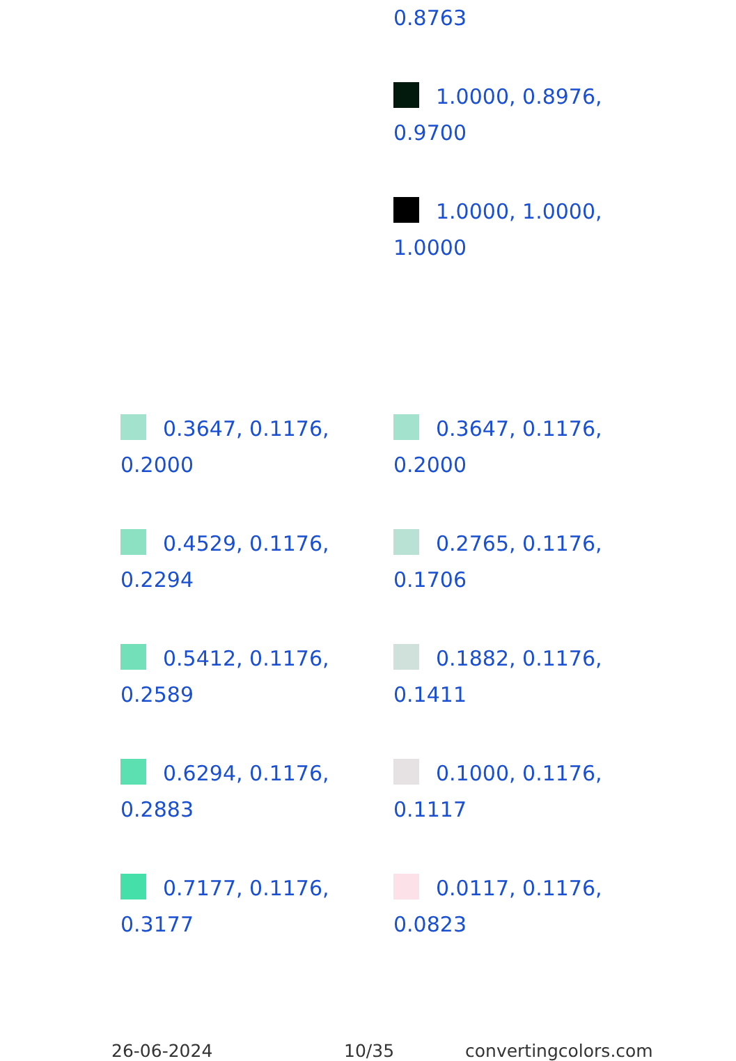0.8763
1.0000, 0.8976, 0.9700
1.0000, 1.0000, 1.0000
0.3647, 0.1176, 0.2000
0.3647, 0.1176, 0.2000
0.4529, 0.1176, 0.2294
0.2765, 0.1176, 0.1706
0.5412, 0.1176, 0.2589
0.1882, 0.1176, 0.1411
0.6294, 0.1176, 0.2883
0.1000, 0.1176, 0.1117
0.7177, 0.1176, 0.3177
0.0117, 0.1176, 0.0823
26-06-2024 10/35 convertingcolors.com